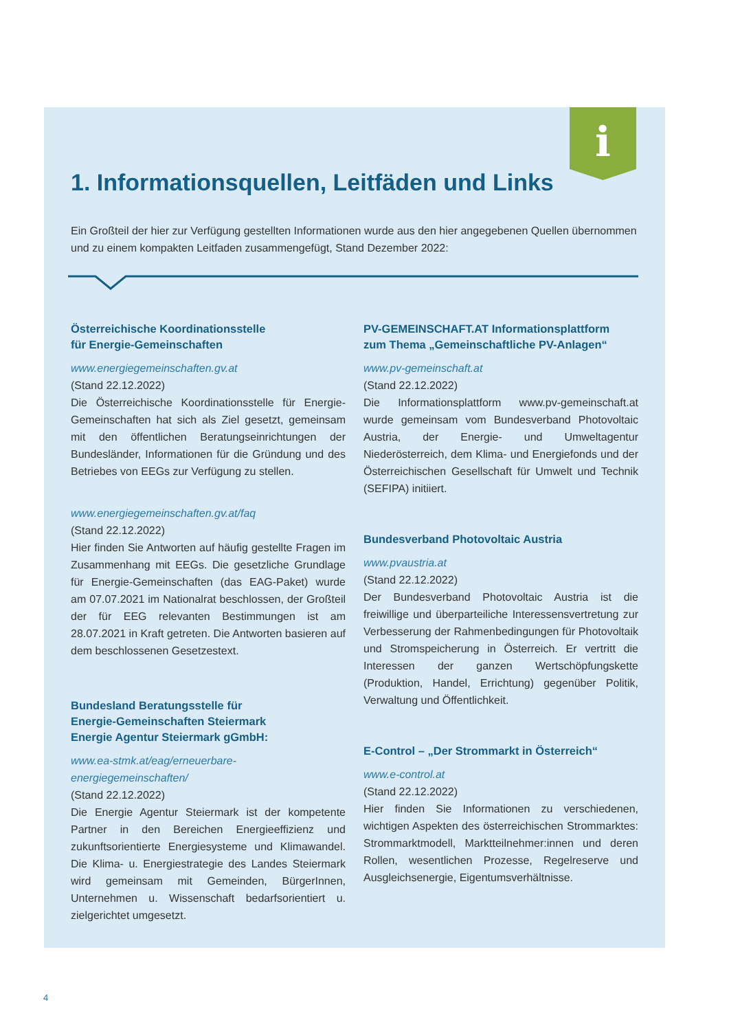i
1. Informationsquellen, Leitfäden und Links
Ein Großteil der hier zur Verfügung gestellten Informationen wurde aus den hier angegebenen Quellen übernommen und zu einem kompakten Leitfaden zusammengefügt, Stand Dezember 2022:
Österreichische Koordinationsstelle
für Energie-Gemeinschaften
www.energiegemeinschaften.gv.at
(Stand 22.12.2022)
Die Österreichische Koordinationsstelle für Energie-Gemeinschaften hat sich als Ziel gesetzt, gemeinsam mit den öffentlichen Beratungseinrichtungen der Bundesländer, Informationen für die Gründung und des Betriebes von EEGs zur Verfügung zu stellen.
www.energiegemeinschaften.gv.at/faq
(Stand 22.12.2022)
Hier finden Sie Antworten auf häufig gestellte Fragen im Zusammenhang mit EEGs. Die gesetzliche Grundlage für Energie-Gemeinschaften (das EAG-Paket) wurde am 07.07.2021 im Nationalrat beschlossen, der Großteil der für EEG relevanten Bestimmungen ist am 28.07.2021 in Kraft getreten. Die Antworten basieren auf dem beschlossenen Gesetzestext.
Bundesland Beratungsstelle für
Energie-Gemeinschaften Steiermark
Energie Agentur Steiermark gGmbH:
www.ea-stmk.at/eag/erneuerbare-energiegemeinschaften/
(Stand 22.12.2022)
Die Energie Agentur Steiermark ist der kompetente Partner in den Bereichen Energieeffizienz und zukunftsorientierte Energiesysteme und Klimawandel. Die Klima- u. Energiestrategie des Landes Steiermark wird gemeinsam mit Gemeinden, BürgerInnen, Unternehmen u. Wissenschaft bedarfsorientiert u. zielgerichtet umgesetzt.
PV-GEMEINSCHAFT.AT Informationsplattform
zum Thema „Gemeinschaftliche PV-Anlagen“
www.pv-gemeinschaft.at
(Stand 22.12.2022)
Die Informationsplattform www.pv-gemeinschaft.at wurde gemeinsam vom Bundesverband Photovoltaic Austria, der Energie- und Umweltagentur Niederösterreich, dem Klima- und Energiefonds und der Österreichischen Gesellschaft für Umwelt und Technik (SEFIPA) initiiert.
Bundesverband Photovoltaic Austria
www.pvaustria.at
(Stand 22.12.2022)
Der Bundesverband Photovoltaic Austria ist die freiwillige und überparteiliche Interessensvertretung zur Verbesserung der Rahmenbedingungen für Photovoltaik und Stromspeicherung in Österreich. Er vertritt die Interessen der ganzen Wertschöpfungskette (Produktion, Handel, Errichtung) gegenüber Politik, Verwaltung und Öffentlichkeit.
E-Control – „Der Strommarkt in Österreich“
www.e-control.at
(Stand 22.12.2022)
Hier finden Sie Informationen zu verschiedenen, wichtigen Aspekten des österreichischen Strommarktes: Strommarktmodell, Marktteilnehmer:innen und deren Rollen, wesentlichen Prozesse, Regelreserve und Ausgleichsenergie, Eigentumsverhältnisse.
4